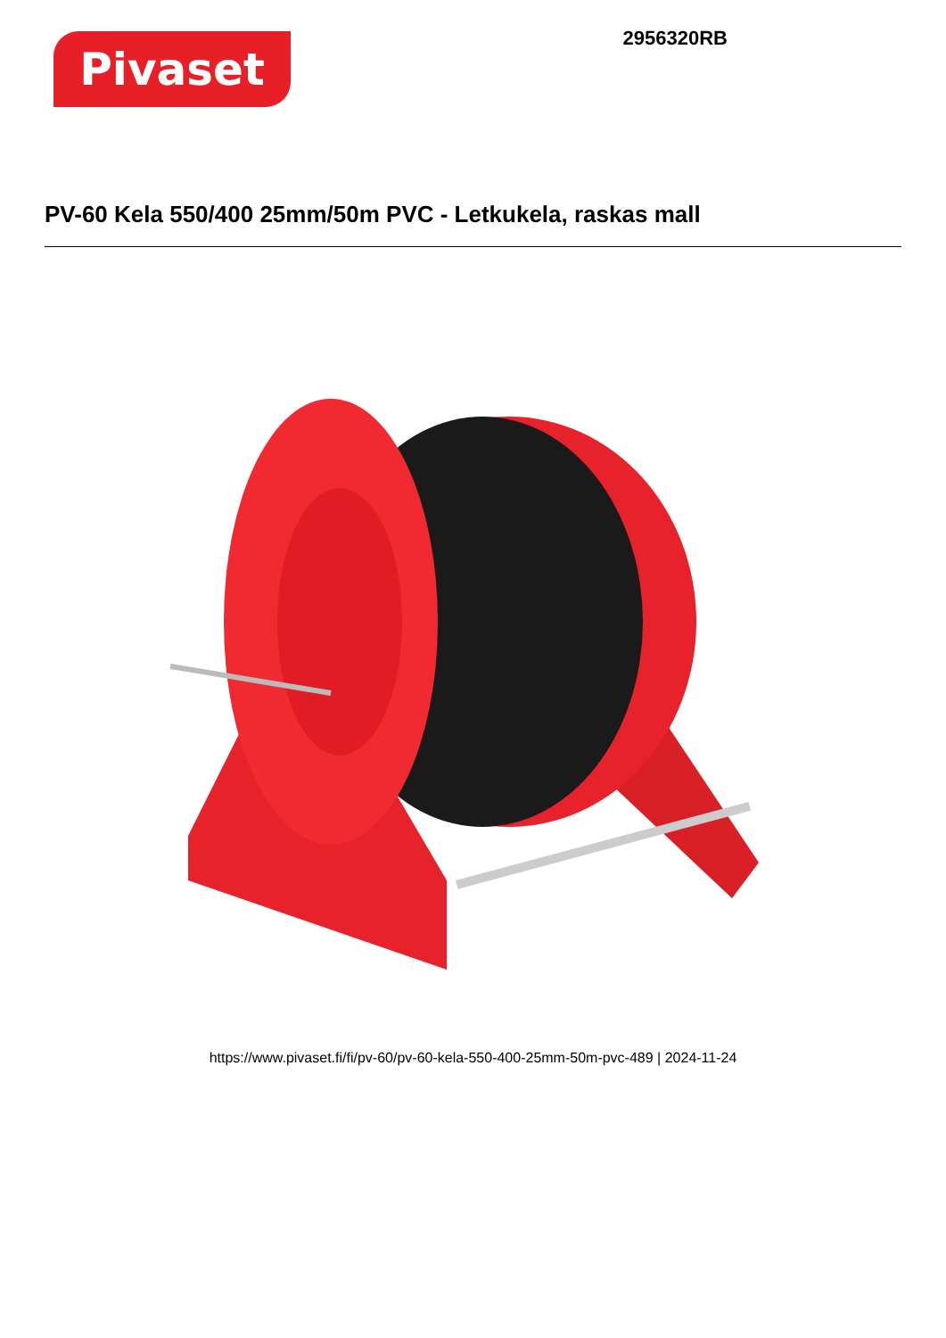Pivaset
2956320RB
PV-60 Kela 550/400 25mm/50m PVC - Letkukela, raskas mall
https://www.pivaset.fi/fi/pv-60/pv-60-kela-550-400-25mm-50m-pvc-489 | 2024-11-24